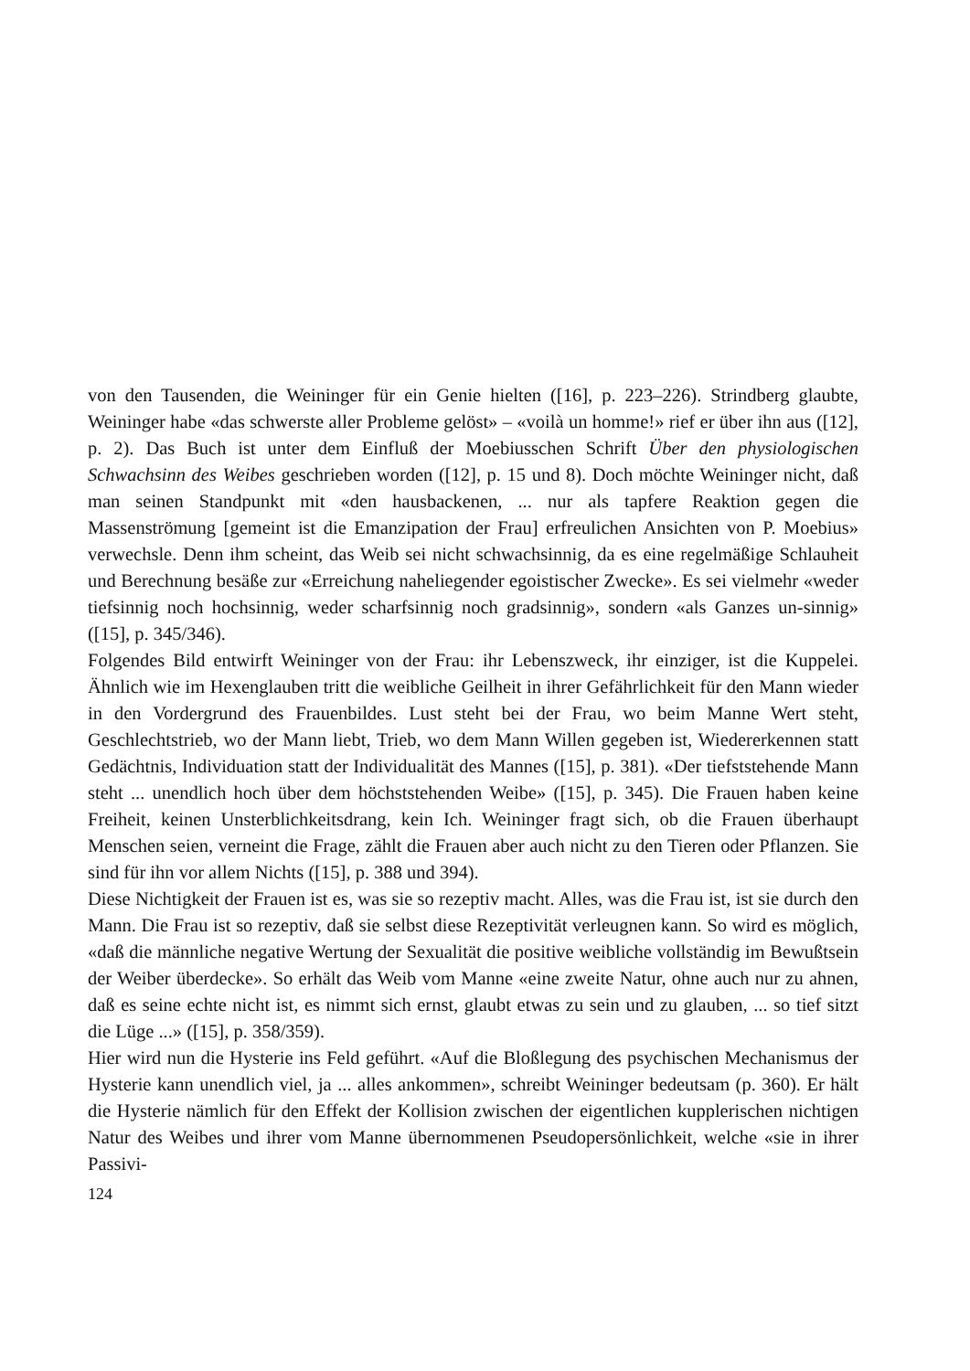von den Tausenden, die Weininger für ein Genie hielten ([16], p. 223–226). Strindberg glaubte, Weininger habe «das schwerste aller Probleme gelöst» – «voilà un homme!» rief er über ihn aus ([12], p. 2). Das Buch ist unter dem Einfluß der Moebiusschen Schrift Über den physiologischen Schwachsinn des Weibes geschrieben worden ([12], p. 15 und 8). Doch möchte Weininger nicht, daß man seinen Standpunkt mit «den hausbackenen, ... nur als tapfere Reaktion gegen die Massenströmung [gemeint ist die Emanzipation der Frau] erfreulichen Ansichten von P. Moebius» verwechsle. Denn ihm scheint, das Weib sei nicht schwachsinnig, da es eine regelmäßige Schlauheit und Berechnung besäße zur «Erreichung naheliegender egoistischer Zwecke». Es sei vielmehr «weder tiefsinnig noch hochsinnig, weder scharfsinnig noch gradsinnig», sondern «als Ganzes un-sinnig» ([15], p. 345/346).
Folgendes Bild entwirft Weininger von der Frau: ihr Lebenszweck, ihr einziger, ist die Kuppelei. Ähnlich wie im Hexenglauben tritt die weibliche Geilheit in ihrer Gefährlichkeit für den Mann wieder in den Vordergrund des Frauenbildes. Lust steht bei der Frau, wo beim Manne Wert steht, Geschlechtstrieb, wo der Mann liebt, Trieb, wo dem Mann Willen gegeben ist, Wiedererkennen statt Gedächtnis, Individuation statt der Individualität des Mannes ([15], p. 381). «Der tiefststehende Mann steht ... unendlich hoch über dem höchststehenden Weibe» ([15], p. 345). Die Frauen haben keine Freiheit, keinen Unsterblichkeitsdrang, kein Ich. Weininger fragt sich, ob die Frauen überhaupt Menschen seien, verneint die Frage, zählt die Frauen aber auch nicht zu den Tieren oder Pflanzen. Sie sind für ihn vor allem Nichts ([15], p. 388 und 394).
Diese Nichtigkeit der Frauen ist es, was sie so rezeptiv macht. Alles, was die Frau ist, ist sie durch den Mann. Die Frau ist so rezeptiv, daß sie selbst diese Rezeptivität verleugnen kann. So wird es möglich, «daß die männliche negative Wertung der Sexualität die positive weibliche vollständig im Bewußtsein der Weiber überdecke». So erhält das Weib vom Manne «eine zweite Natur, ohne auch nur zu ahnen, daß es seine echte nicht ist, es nimmt sich ernst, glaubt etwas zu sein und zu glauben, ... so tief sitzt die Lüge ...» ([15], p. 358/359).
Hier wird nun die Hysterie ins Feld geführt. «Auf die Bloßlegung des psychischen Mechanismus der Hysterie kann unendlich viel, ja ... alles ankommen», schreibt Weininger bedeutsam (p. 360). Er hält die Hysterie nämlich für den Effekt der Kollision zwischen der eigentlichen kupplerischen nichtigen Natur des Weibes und ihrer vom Manne übernommenen Pseudopersönlichkeit, welche «sie in ihrer Passivi-
124